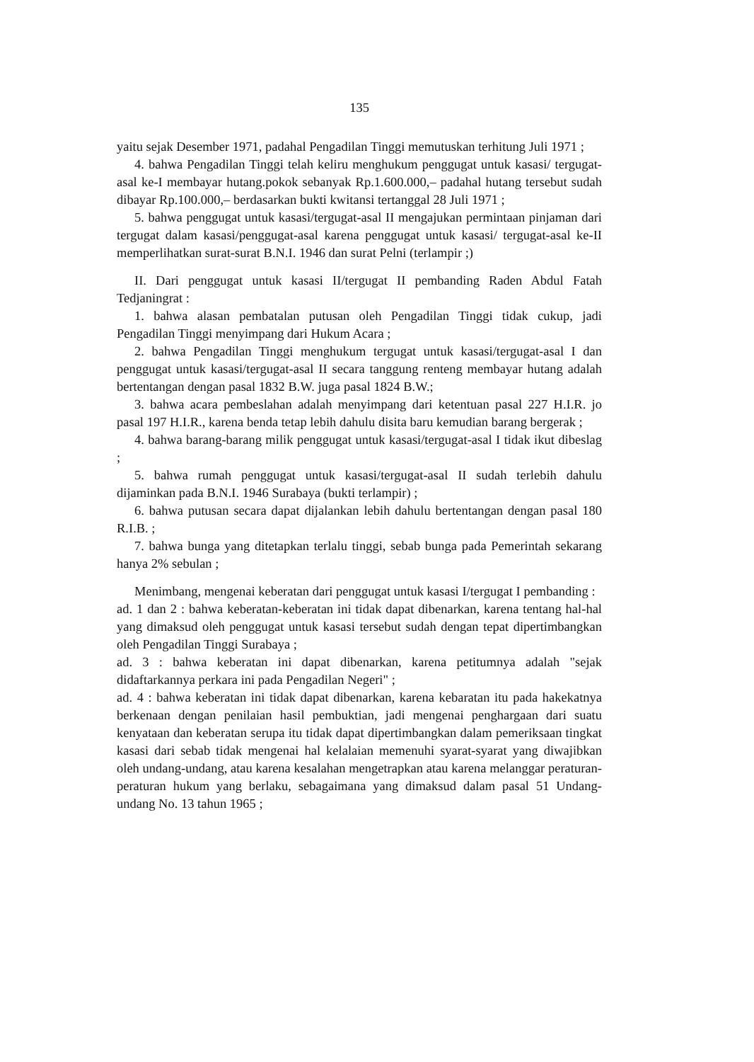135
yaitu sejak Desember 1971, padahal Pengadilan Tinggi memutuskan terhitung Juli 1971 ;
4. bahwa Pengadilan Tinggi telah keliru menghukum penggugat untuk kasasi/ tergugat-asal ke-I membayar hutang.pokok sebanyak Rp.1.600.000,– padahal hutang tersebut sudah dibayar Rp.100.000,– berdasarkan bukti kwitansi tertanggal 28 Juli 1971 ;
5. bahwa penggugat untuk kasasi/tergugat-asal II mengajukan permintaan pinjaman dari tergugat dalam kasasi/penggugat-asal karena penggugat untuk kasasi/ tergugat-asal ke-II memperlihatkan surat-surat B.N.I. 1946 dan surat Pelni (terlampir ;)
II. Dari penggugat untuk kasasi II/tergugat II pembanding Raden Abdul Fatah Tedjaningrat :
1. bahwa alasan pembatalan putusan oleh Pengadilan Tinggi tidak cukup, jadi Pengadilan Tinggi menyimpang dari Hukum Acara ;
2. bahwa Pengadilan Tinggi menghukum tergugat untuk kasasi/tergugat-asal I dan penggugat untuk kasasi/tergugat-asal II secara tanggung renteng membayar hutang adalah bertentangan dengan pasal 1832 B.W. juga pasal 1824 B.W.;
3. bahwa acara pembeslahan adalah menyimpang dari ketentuan pasal 227 H.I.R. jo pasal 197 H.I.R., karena benda tetap lebih dahulu disita baru kemudian barang bergerak ;
4. bahwa barang-barang milik penggugat untuk kasasi/tergugat-asal I tidak ikut dibeslag ;
5. bahwa rumah penggugat untuk kasasi/tergugat-asal II sudah terlebih dahulu dijaminkan pada B.N.I. 1946 Surabaya (bukti terlampir) ;
6. bahwa putusan secara dapat dijalankan lebih dahulu bertentangan dengan pasal 180 R.I.B. ;
7. bahwa bunga yang ditetapkan terlalu tinggi, sebab bunga pada Pemerintah sekarang hanya 2% sebulan ;
Menimbang, mengenai keberatan dari penggugat untuk kasasi I/tergugat I pembanding :
ad. 1 dan 2 : bahwa keberatan-keberatan ini tidak dapat dibenarkan, karena tentang hal-hal yang dimaksud oleh penggugat untuk kasasi tersebut sudah dengan tepat dipertimbangkan oleh Pengadilan Tinggi Surabaya ;
ad. 3 : bahwa keberatan ini dapat dibenarkan, karena petitumnya adalah "sejak didaftarkannya perkara ini pada Pengadilan Negeri" ;
ad. 4 : bahwa keberatan ini tidak dapat dibenarkan, karena kebaratan itu pada hakekatnya berkenaan dengan penilaian hasil pembuktian, jadi mengenai penghargaan dari suatu kenyataan dan keberatan serupa itu tidak dapat dipertimbangkan dalam pemeriksaan tingkat kasasi dari sebab tidak mengenai hal kelalaian memenuhi syarat-syarat yang diwajibkan oleh undang-undang, atau karena kesalahan mengetrapkan atau karena melanggar peraturan-peraturan hukum yang berlaku, sebagaimana yang dimaksud dalam pasal 51 Undang-undang No. 13 tahun 1965 ;